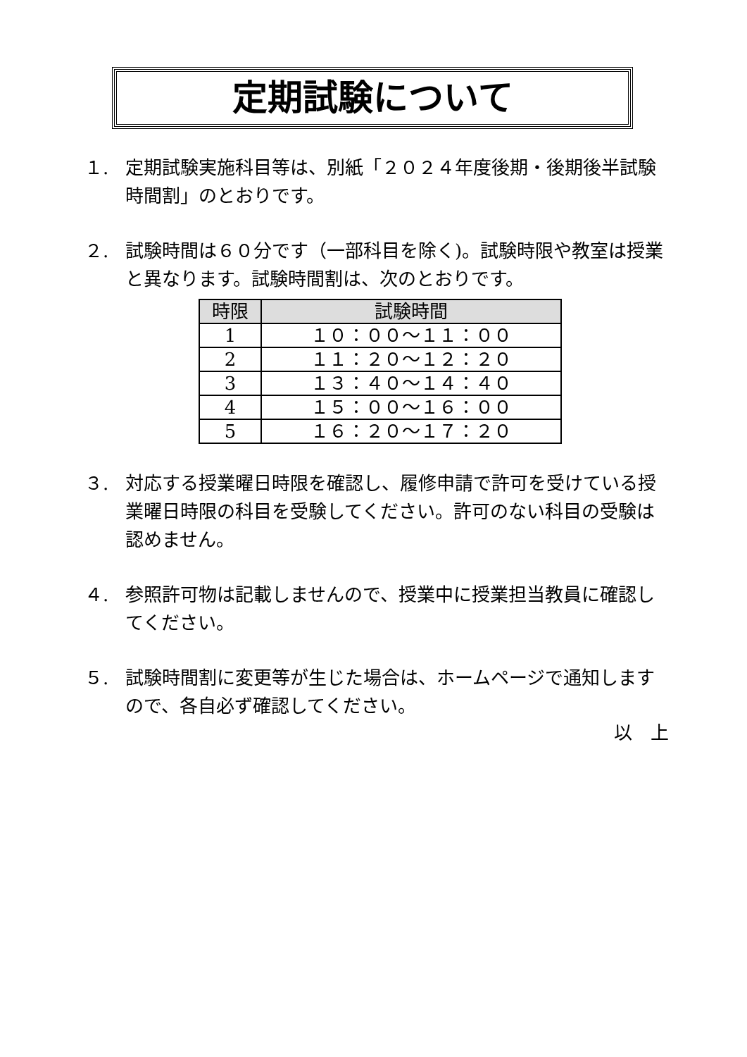定期試験について
１. 定期試験実施科目等は、別紙「２０２４年度後期・後期後半試験時間割」のとおりです。
２. 試験時間は６０分です（一部科目を除く)。試験時限や教室は授業と異なります。試験時間割は、次のとおりです。
| 時限 | 試験時間 |
| --- | --- |
| 1 | １０：００～１１：００ |
| 2 | １１：２０～１２：２０ |
| 3 | １３：４０～１４：４０ |
| 4 | １５：００～１６：００ |
| 5 | １６：２０～１７：２０ |
３. 対応する授業曜日時限を確認し、履修申請で許可を受けている授業曜日時限の科目を受験してください。許可のない科目の受験は認めません。
４. 参照許可物は記載しませんので、授業中に授業担当教員に確認してください。
５. 試験時間割に変更等が生じた場合は、ホームページで通知しますので、各自必ず確認してください。
以　上